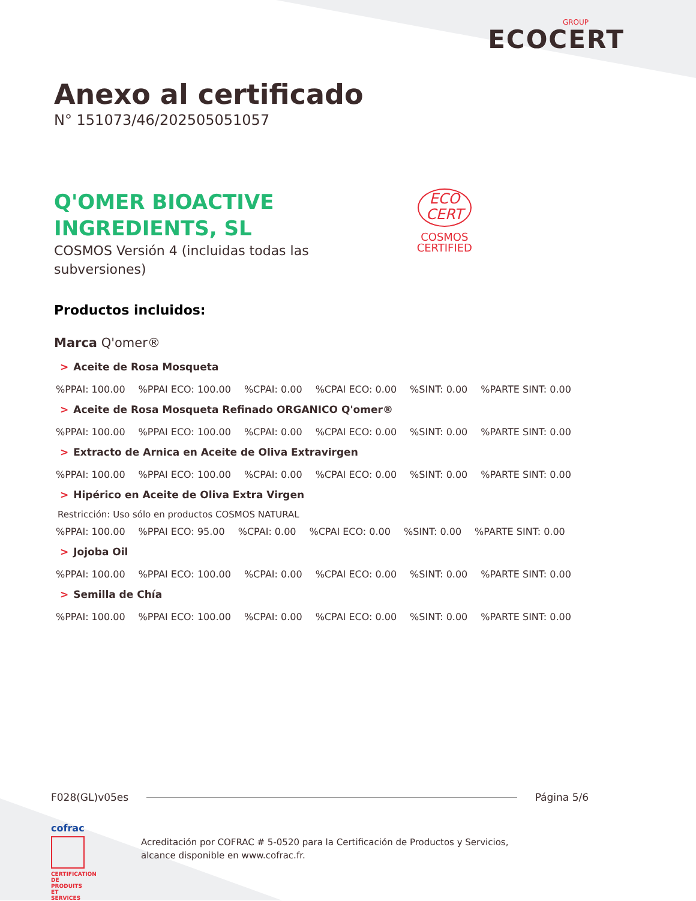GROUP
ECOCERT
Anexo al certificado
N° 151073/46/202505051057
Q'OMER BIOACTIVE
INGREDIENTS, SL
COSMOS Versión 4 (incluidas todas las
subversiones)
ECO
CERT
COSMOS
CERTIFIED
Productos incluidos:
Marca Q'omer®
> Aceite de Rosa Mosqueta
%PPAI: 100.00%PPAI ECO: 100.00%CPAI: 0.00%CPAI ECO: 0.00%SINT: 0.00%PARTE SINT: 0.00
> Aceite de Rosa Mosqueta Refinado ORGANICO Q'omer®
%PPAI: 100.00%PPAI ECO: 100.00%CPAI: 0.00%CPAI ECO: 0.00%SINT: 0.00%PARTE SINT: 0.00
> Extracto de Arnica en Aceite de Oliva Extravirgen
%PPAI: 100.00%PPAI ECO: 100.00%CPAI: 0.00%CPAI ECO: 0.00%SINT: 0.00%PARTE SINT: 0.00
> Hipérico en Aceite de Oliva Extra Virgen
Restricción: Uso sólo en productos COSMOS NATURAL
%PPAI: 100.00%PPAI ECO: 95.00%CPAI: 0.00%CPAI ECO: 0.00%SINT: 0.00%PARTE SINT: 0.00
> Jojoba Oil
%PPAI: 100.00%PPAI ECO: 100.00%CPAI: 0.00%CPAI ECO: 0.00%SINT: 0.00%PARTE SINT: 0.00
> Semilla de Chía
%PPAI: 100.00%PPAI ECO: 100.00%CPAI: 0.00%CPAI ECO: 0.00%SINT: 0.00%PARTE SINT: 0.00
F028(GL)v05es Página 5/6
cofrac
CERTIFICATION DE PRODUITS ET SERVICES
Acreditación por COFRAC # 5-0520 para la Certificación de Productos y Servicios,
alcance disponible en www.cofrac.fr.